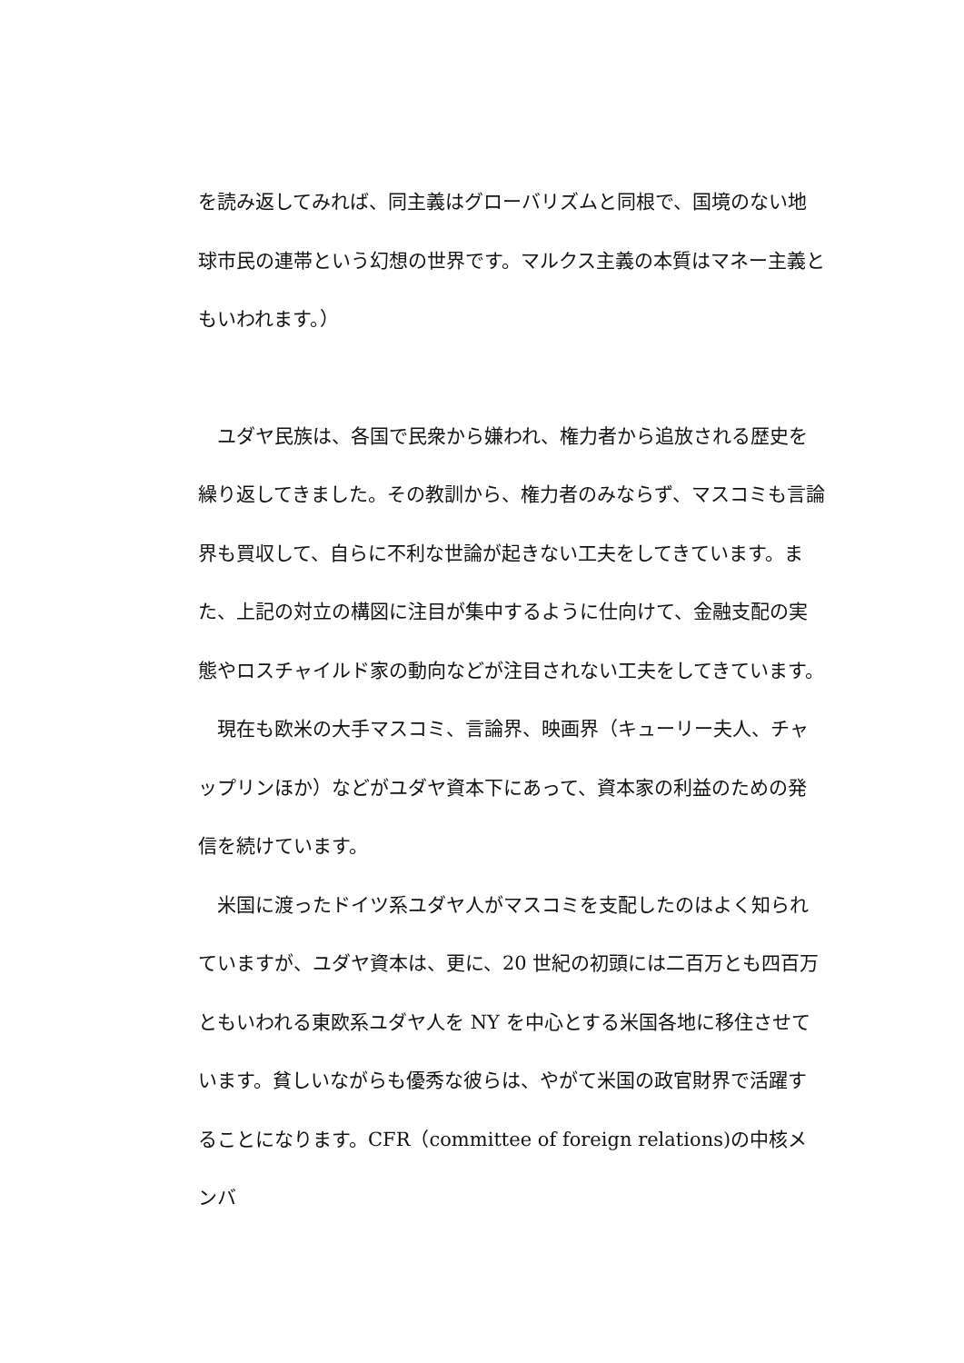を読み返してみれば、同主義はグローバリズムと同根で、国境のない地球市民の連帯という幻想の世界です。マルクス主義の本質はマネー主義ともいわれます。）
　ユダヤ民族は、各国で民衆から嫌われ、権力者から追放される歴史を繰り返してきました。その教訓から、権力者のみならず、マスコミも言論界も買収して、自らに不利な世論が起きない工夫をしてきています。また、上記の対立の構図に注目が集中するように仕向けて、金融支配の実態やロスチャイルド家の動向などが注目されない工夫をしてきています。
　現在も欧米の大手マスコミ、言論界、映画界（キューリー夫人、チャップリンほか）などがユダヤ資本下にあって、資本家の利益のための発信を続けています。
　米国に渡ったドイツ系ユダヤ人がマスコミを支配したのはよく知られていますが、ユダヤ資本は、更に、20 世紀の初頭には二百万とも四百万ともいわれる東欧系ユダヤ人を NY を中心とする米国各地に移住させています。貧しいながらも優秀な彼らは、やがて米国の政官財界で活躍することになります。CFR（committee of foreign relations)の中核メンバ